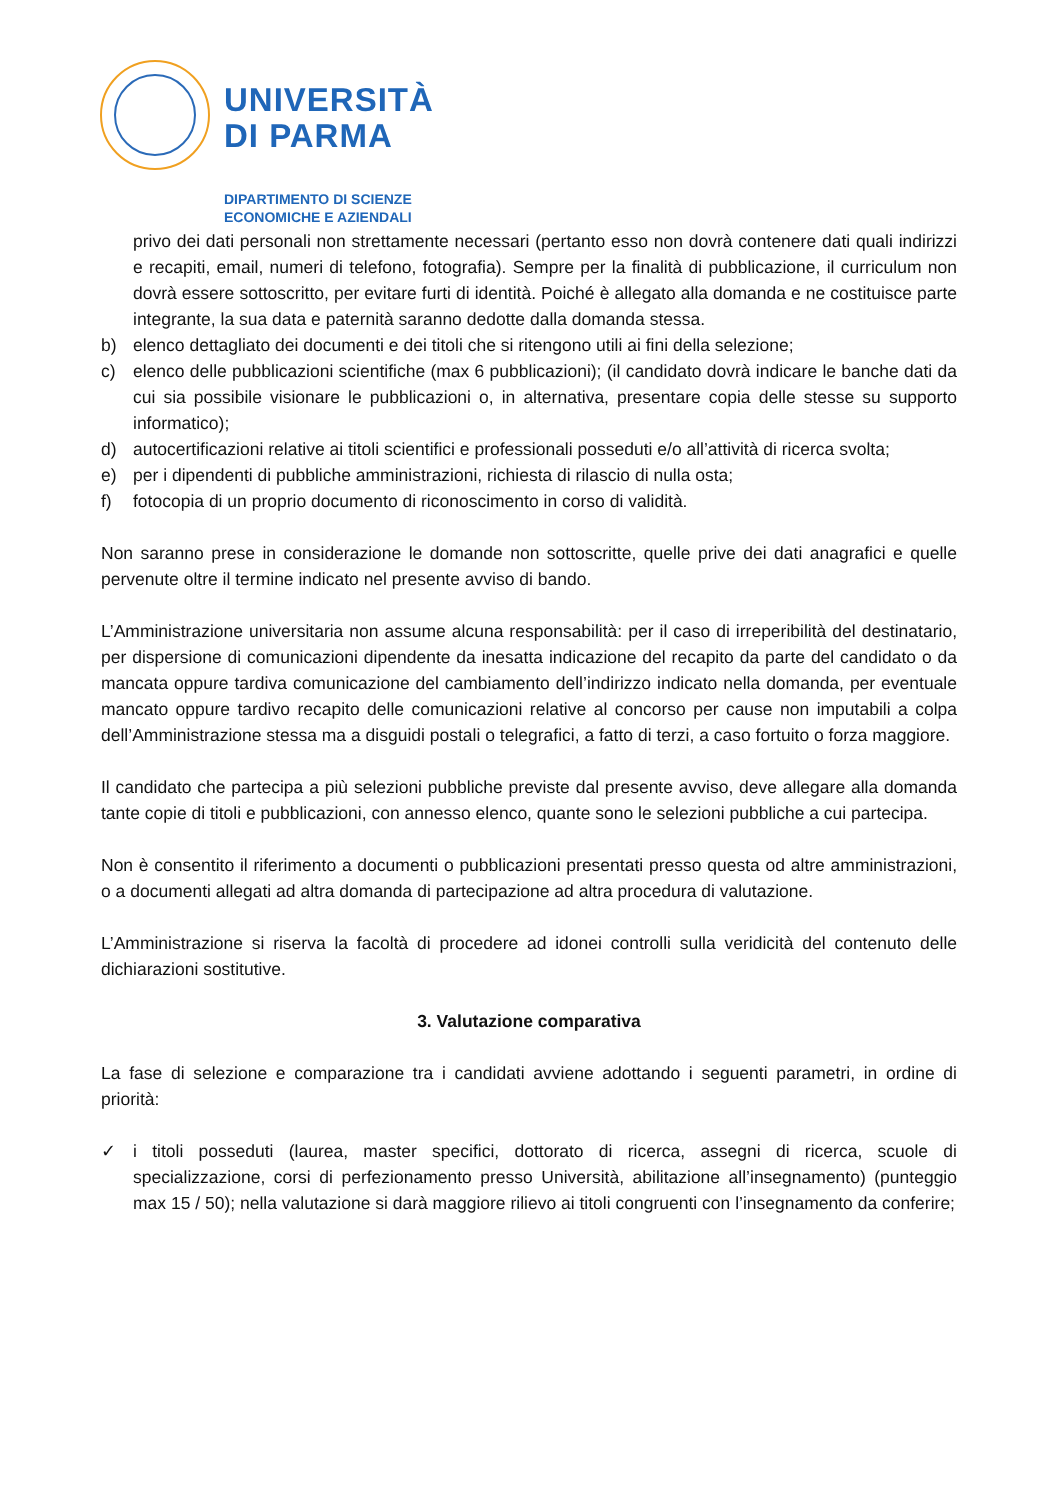UNIVERSITÀ
DI PARMA
DIPARTIMENTO DI SCIENZE
ECONOMICHE E AZIENDALI
privo dei dati personali non strettamente necessari (pertanto esso non dovrà contenere dati quali indirizzi e recapiti, email, numeri di telefono, fotografia). Sempre per la finalità di pubblicazione, il curriculum non dovrà essere sottoscritto, per evitare furti di identità. Poiché è allegato alla domanda e ne costituisce parte integrante, la sua data e paternità saranno dedotte dalla domanda stessa.
b) elenco dettagliato dei documenti e dei titoli che si ritengono utili ai fini della selezione;
c) elenco delle pubblicazioni scientifiche (max 6 pubblicazioni); (il candidato dovrà indicare le banche dati da cui sia possibile visionare le pubblicazioni o, in alternativa, presentare copia delle stesse su supporto informatico);
d) autocertificazioni relative ai titoli scientifici e professionali posseduti e/o all’attività di ricerca svolta;
e) per i dipendenti di pubbliche amministrazioni, richiesta di rilascio di nulla osta;
f) fotocopia di un proprio documento di riconoscimento in corso di validità.
Non saranno prese in considerazione le domande non sottoscritte, quelle prive dei dati anagrafici e quelle pervenute oltre il termine indicato nel presente avviso di bando.
L’Amministrazione universitaria non assume alcuna responsabilità: per il caso di irreperibilità del destinatario, per dispersione di comunicazioni dipendente da inesatta indicazione del recapito da parte del candidato o da mancata oppure tardiva comunicazione del cambiamento dell’indirizzo indicato nella domanda, per eventuale mancato oppure tardivo recapito delle comunicazioni relative al concorso per cause non imputabili a colpa dell’Amministrazione stessa ma a disguidi postali o telegrafici, a fatto di terzi, a caso fortuito o forza maggiore.
Il candidato che partecipa a più selezioni pubbliche previste dal presente avviso, deve allegare alla domanda tante copie di titoli e pubblicazioni, con annesso elenco, quante sono le selezioni pubbliche a cui partecipa.
Non è consentito il riferimento a documenti o pubblicazioni presentati presso questa od altre amministrazioni, o a documenti allegati ad altra domanda di partecipazione ad altra procedura di valutazione.
L’Amministrazione si riserva la facoltà di procedere ad idonei controlli sulla veridicità del contenuto delle dichiarazioni sostitutive.
3. Valutazione comparativa
La fase di selezione e comparazione tra i candidati avviene adottando i seguenti parametri, in ordine di priorità:
✓ i titoli posseduti (laurea, master specifici, dottorato di ricerca, assegni di ricerca, scuole di specializzazione, corsi di perfezionamento presso Università, abilitazione all’insegnamento) (punteggio max 15 / 50); nella valutazione si darà maggiore rilievo ai titoli congruenti con l’insegnamento da conferire;